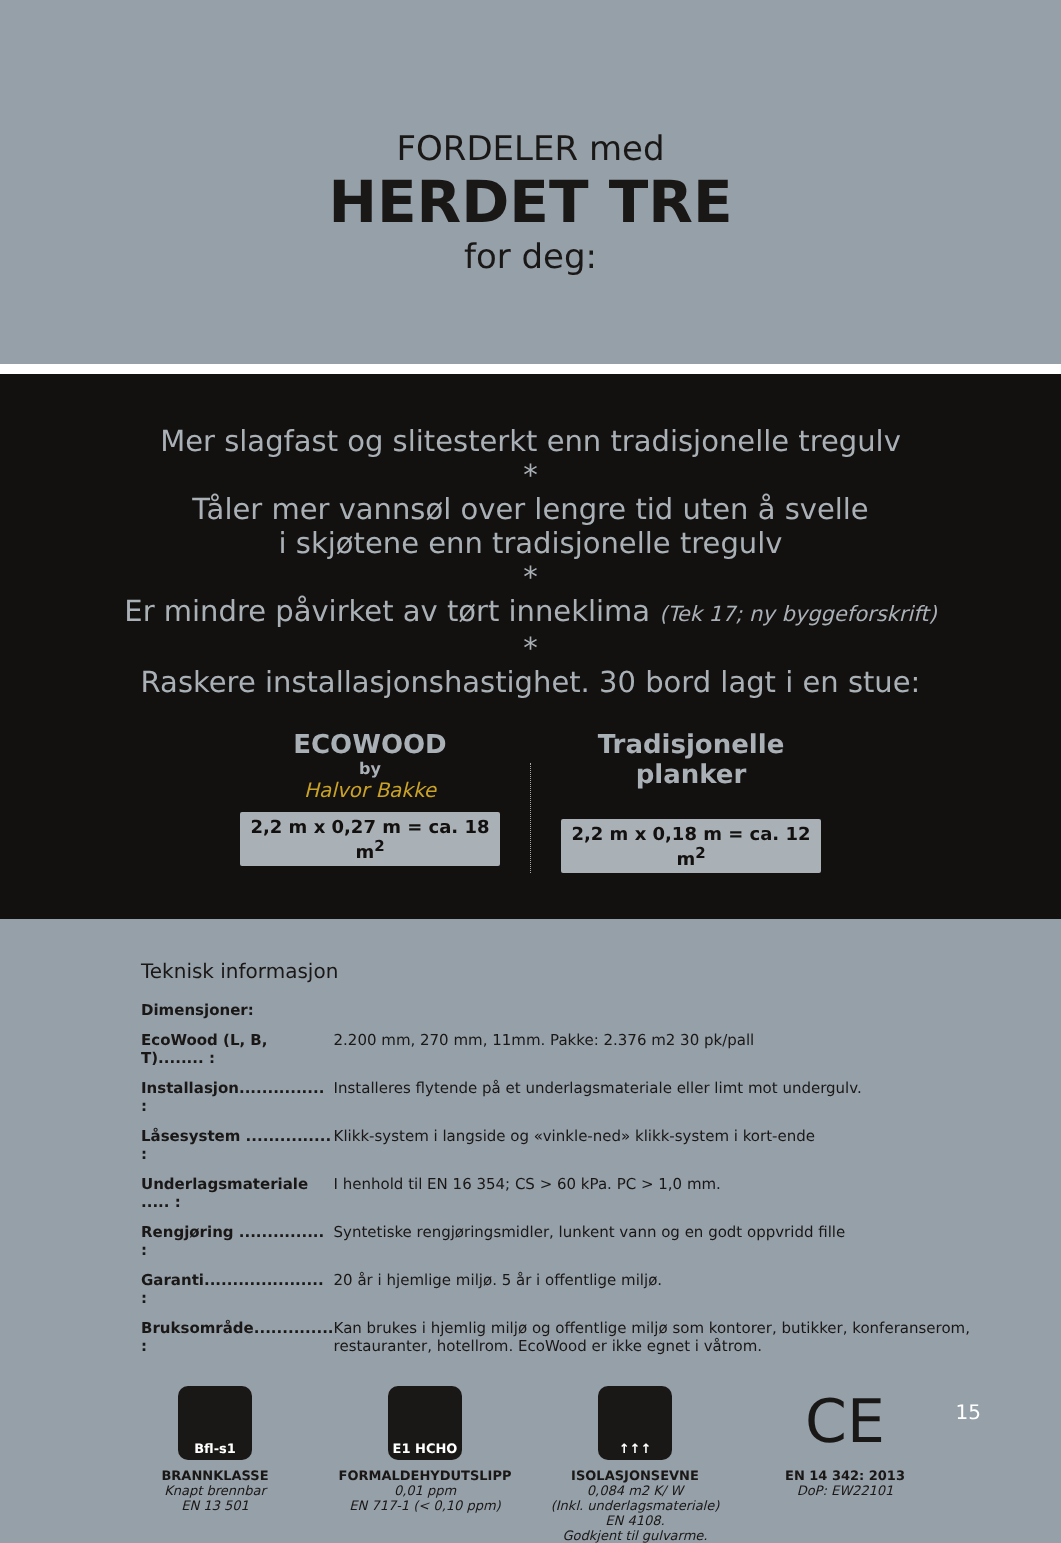FORDELER med
HERDET TRE
for deg:
Mer slagfast og slitesterkt enn tradisjonelle tregulv
*
Tåler mer vannsøl over lengre tid uten å svelle
i skjøtene enn tradisjonelle tregulv
*
Er mindre påvirket av tørt inneklima (Tek 17; ny byggeforskrift)
*
Raskere installasjonshastighet. 30 bord lagt i en stue:
ECOWOOD
by
Halvor Bakke
2,2 m x 0,27 m = ca. 18 m<sup>2</sup>
Tradisjonelle
planker
2,2 m x 0,18 m = ca. 12 m<sup>2</sup>
Teknisk informasjon
| Dimensjoner: | |
| EcoWood (L, B, T)........ : | 2.200 mm, 270 mm, 11mm. Pakke: 2.376 m2 30 pk/pall |
| Installasjon............... : | Installeres flytende på et underlagsmateriale eller limt mot undergulv. |
| Låsesystem ............... : | Klikk-system i langside og «vinkle-ned» klikk-system i kort-ende |
| Underlagsmateriale ..... : | I henhold til EN 16 354; CS > 60 kPa. PC > 1,0 mm. |
| Rengjøring ............... : | Syntetiske rengjøringsmidler, lunkent vann og en godt oppvridd fille |
| Garanti..................... : | 20 år i hjemlige miljø. 5 år i offentlige miljø. |
| Bruksområde.............. : | Kan brukes i hjemlig miljø og offentlige miljø som kontorer, butikker, konferanserom, restauranter, hotellrom. EcoWood er ikke egnet i våtrom. |
Bfl-s1
BRANNKLASSE
Knapt brennbar
EN 13 501
E1 HCHO
FORMALDEHYDUTSLIPP
0,01 ppm
EN 717-1 (< 0,10 ppm)
↑↑↑
ISOLASJONSEVNE
0,084 m2 K/ W
(Inkl. underlagsmateriale)
EN 4108.
Godkjent til gulvarme.
CE
EN 14 342: 2013
DoP: EW22101
15